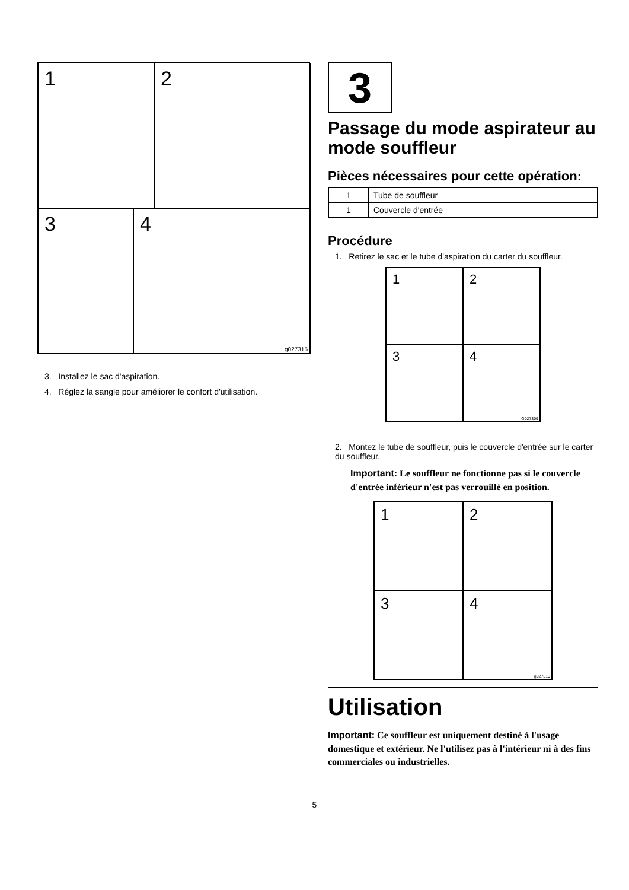1
2
3 4
g027315
3. Installez le sac d'aspiration.
4. Réglez la sangle pour améliorer le confort d'utilisation.
3
Passage du mode aspirateur au mode souffleur
Pièces nécessaires pour cette opération:
| 1 | Tube de souffleur |
| 1 | Couvercle d'entrée |
Procédure
1. Retirez le sac et le tube d'aspiration du carter du souffleur.
1
2
3
4
G027309
2. Montez le tube de souffleur, puis le couvercle d'entrée sur le carter du souffleur.
Important: Le souffleur ne fonctionne pas si le couvercle d'entrée inférieur n'est pas verrouillé en position.
1
2
3
4
g027310
Utilisation
Important: Ce souffleur est uniquement destiné à l'usage domestique et extérieur. Ne l'utilisez pas à l'intérieur ni à des fins commerciales ou industrielles.
5